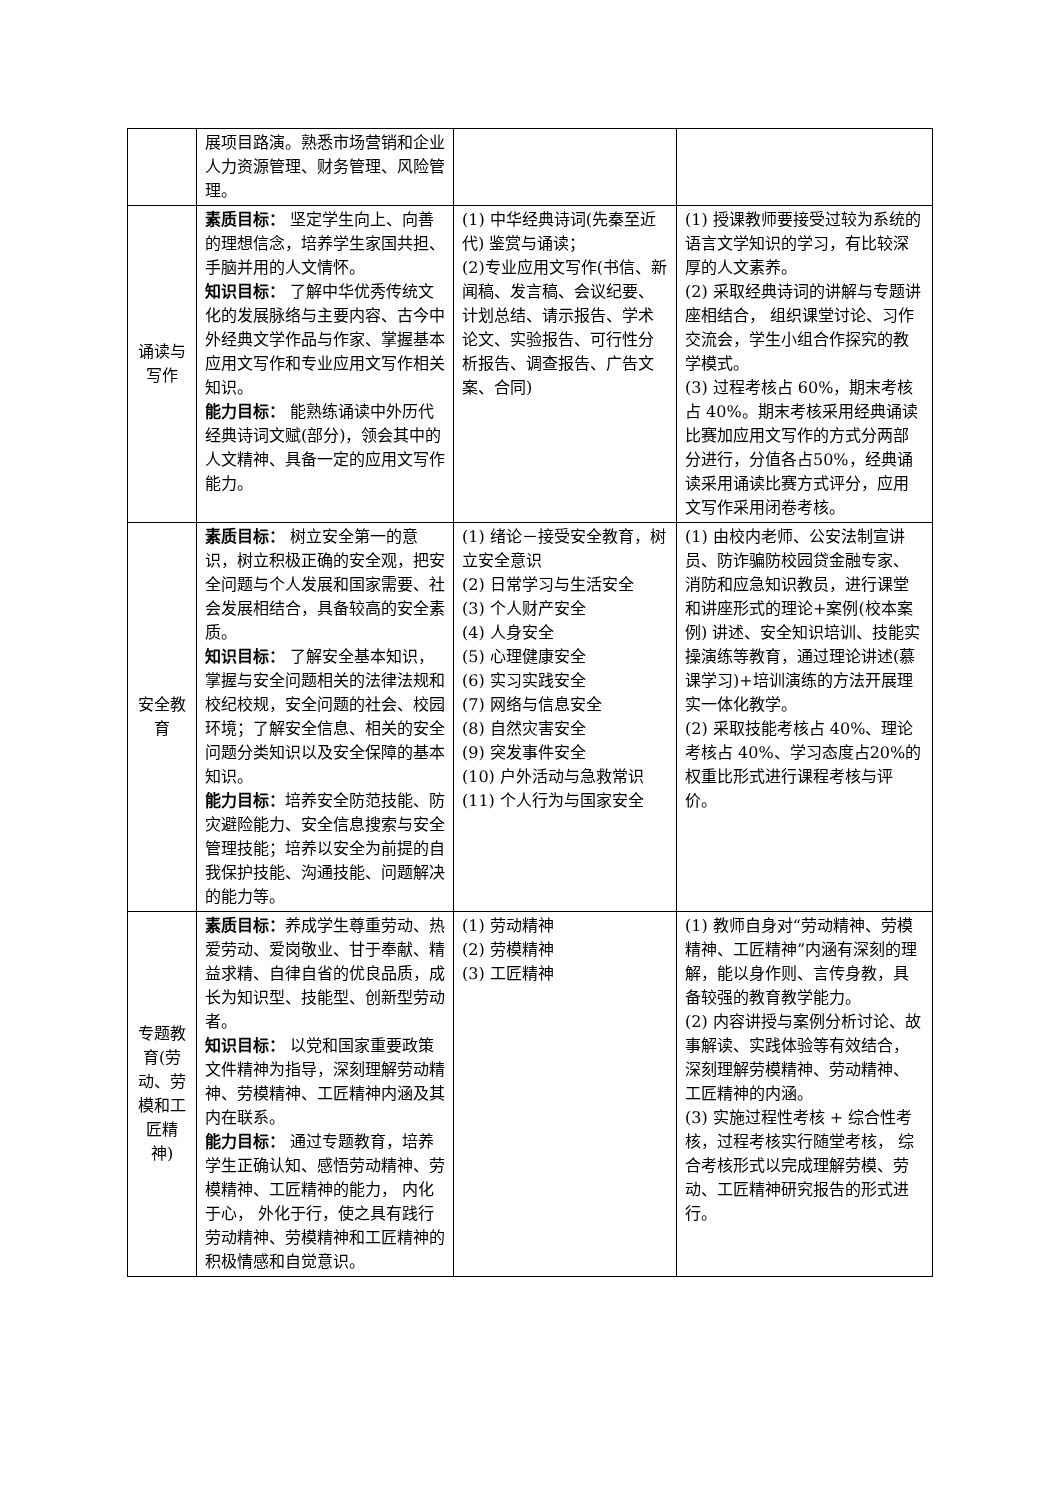| | 展项目路演。熟悉市场营销和企业人力资源管理、财务管理、风险管理。 | | |
| 诵读与写作 | 素质目标： 坚定学生向上、向善的理想信念，培养学生家国共担、手脑并用的人文情怀。 知识目标： 了解中华优秀传统文化的发展脉络与主要内容、古今中外经典文学作品与作家、掌握基本应用文写作和专业应用文写作相关知识。 能力目标： 能熟练诵读中外历代经典诗词文赋(部分)，领会其中的人文精神、具备一定的应用文写作能力。 | (1) 中华经典诗词(先秦至近代) 鉴赏与诵读； (2)专业应用文写作(书信、新闻稿、发言稿、会议纪要、计划总结、请示报告、学术论文、实验报告、可行性分析报告、调查报告、广告文案、合同) | (1) 授课教师要接受过较为系统的语言文学知识的学习，有比较深厚的人文素养。 (2) 采取经典诗词的讲解与专题讲座相结合， 组织课堂讨论、习作交流会，学生小组合作探究的教学模式。 (3) 过程考核占 60%，期末考核占 40%。期末考核采用经典诵读比赛加应用文写作的方式分两部分进行，分值各占50%，经典诵读采用诵读比赛方式评分，应用文写作采用闭卷考核。 |
| 安全教育 | 素质目标： 树立安全第一的意识，树立积极正确的安全观，把安全问题与个人发展和国家需要、社会发展相结合，具备较高的安全素质。 知识目标： 了解安全基本知识，掌握与安全问题相关的法律法规和校纪校规，安全问题的社会、校园环境；了解安全信息、相关的安全问题分类知识以及安全保障的基本知识。 能力目标： 培养安全防范技能、防灾避险能力、安全信息搜索与安全管理技能；培养以安全为前提的自我保护技能、沟通技能、问题解决的能力等。 | (1) 绪论－接受安全教育，树立安全意识 (2) 日常学习与生活安全 (3) 个人财产安全 (4) 人身安全 (5) 心理健康安全 (6) 实习实践安全 (7) 网络与信息安全 (8) 自然灾害安全 (9) 突发事件安全 (10) 户外活动与急救常识 (11) 个人行为与国家安全 | (1) 由校内老师、公安法制宣讲员、防诈骗防校园贷金融专家、消防和应急知识教员，进行课堂和讲座形式的理论+案例(校本案例) 讲述、安全知识培训、技能实操演练等教育，通过理论讲述(慕课学习)+培训演练的方法开展理实一体化教学。 (2) 采取技能考核占 40%、理论考核占 40%、学习态度占20%的权重比形式进行课程考核与评价。 |
| 专题教育(劳动、劳模和工匠精神) | 素质目标： 养成学生尊重劳动、热爱劳动、爱岗敬业、甘于奉献、精益求精、自律自省的优良品质，成长为知识型、技能型、创新型劳动者。 知识目标： 以党和国家重要政策文件精神为指导，深刻理解劳动精神、劳模精神、工匠精神内涵及其内在联系。 能力目标： 通过专题教育，培养学生正确认知、感悟劳动精神、劳模精神、工匠精神的能力， 内化于心， 外化于行，使之具有践行劳动精神、劳模精神和工匠精神的积极情感和自觉意识。 | (1) 劳动精神 (2) 劳模精神 (3) 工匠精神 | (1) 教师自身对“劳动精神、劳模精神、工匠精神”内涵有深刻的理解，能以身作则、言传身教，具备较强的教育教学能力。 (2) 内容讲授与案例分析讨论、故事解读、实践体验等有效结合，深刻理解劳模精神、劳动精神、工匠精神的内涵。 (3) 实施过程性考核 + 综合性考核，过程考核实行随堂考核， 综合考核形式以完成理解劳模、劳动、工匠精神研究报告的形式进行。 |